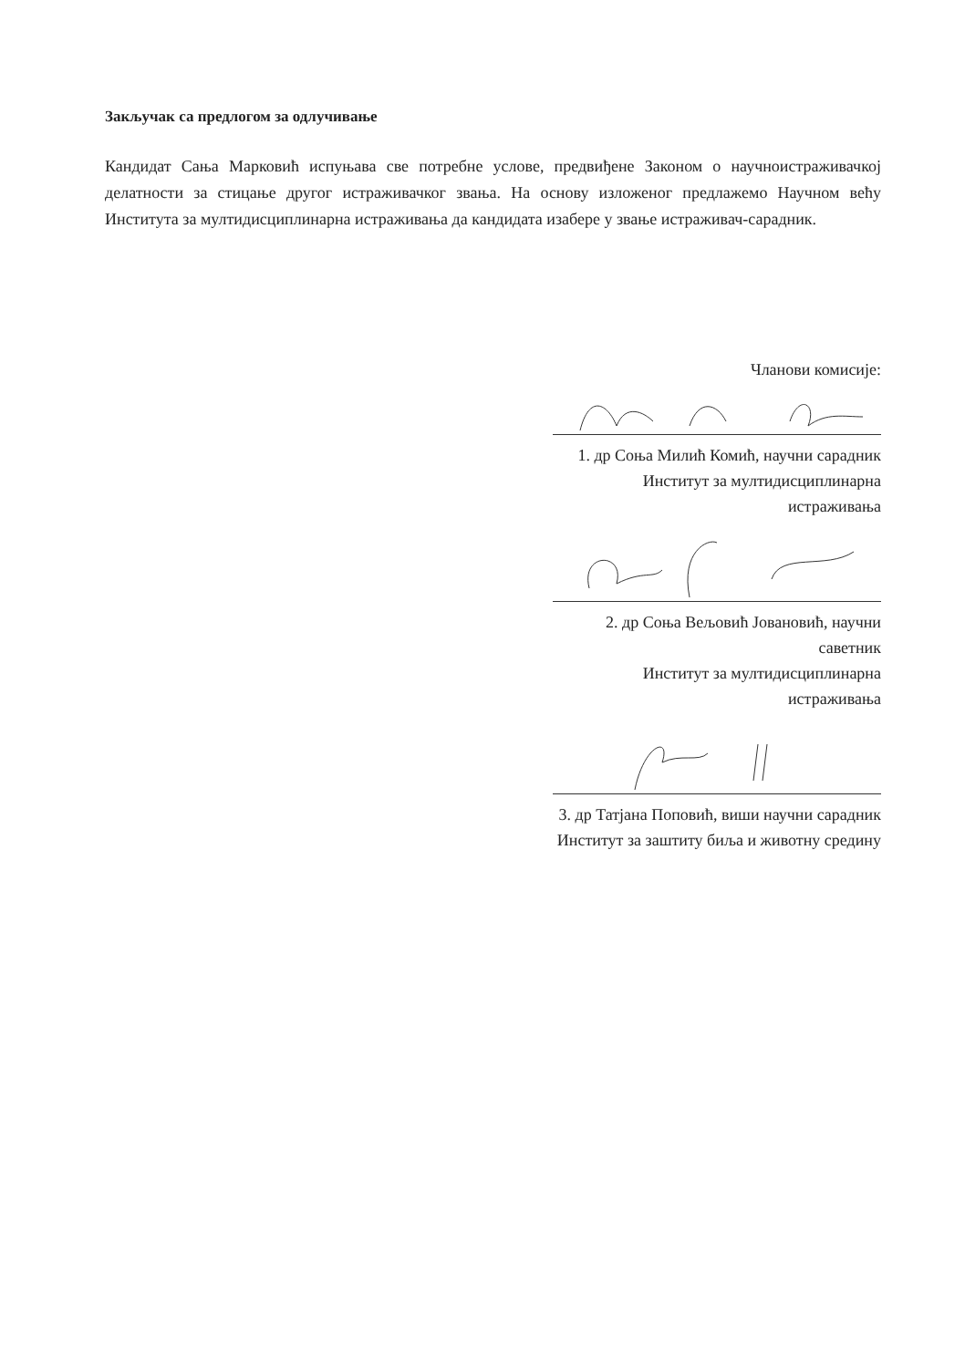Закључак са предлогом за одлучивање
Кандидат Сања Марковић испуњава све потребне услове, предвиђене Законом о научноистраживачкој делатности за стицање другог истраживачког звања. На основу изложеног предлажемо Научном већу Института за мултидисциплинарна истраживања да кандидата изабере у звање истраживач-сарадник.
Чланови комисије:
1. др Соња Милић Комић, научни сарадник
Институт за мултидисциплинарна истраживања
2. др Соња Вељовић Јовановић, научни саветник
Институт за мултидисциплинарна истраживања
3. др Татјана Поповић, виши научни сарадник
Институт за заштиту биља и животну средину